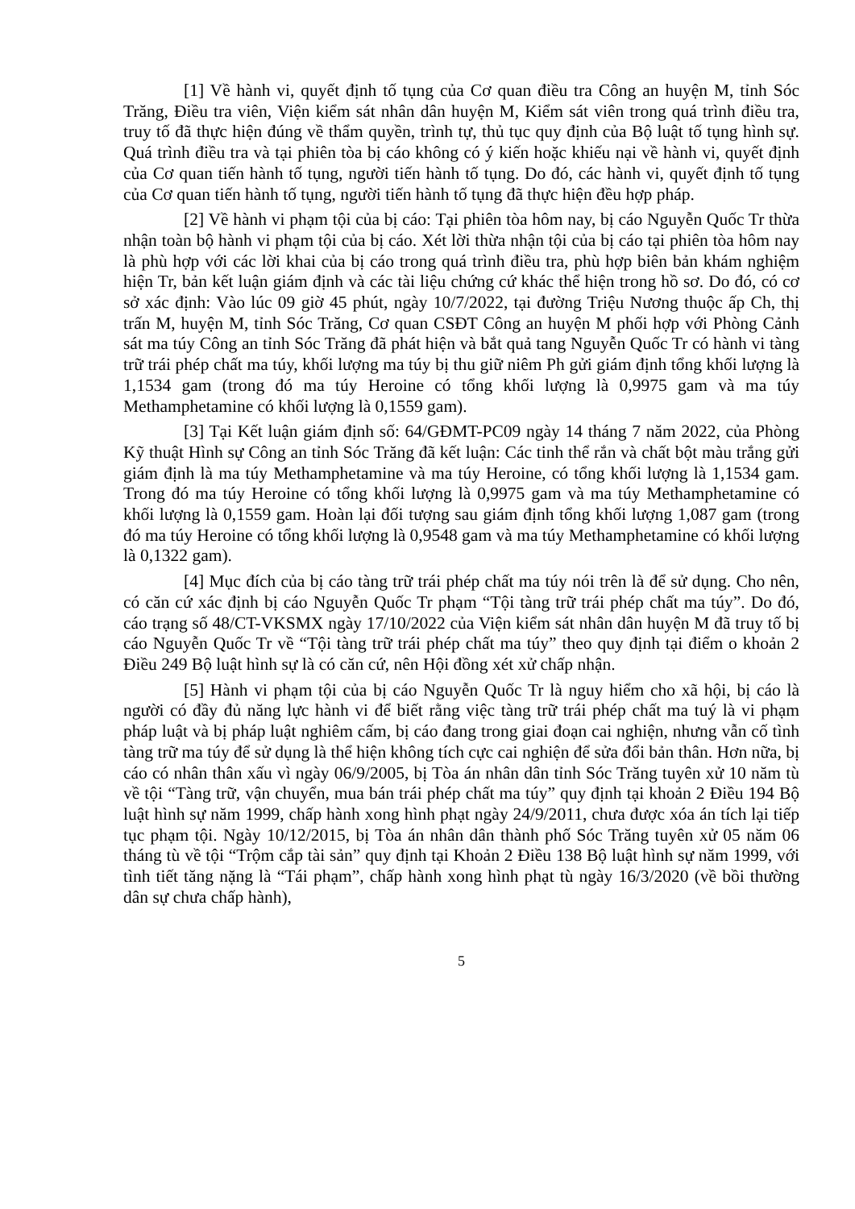[1] Về hành vi, quyết định tố tụng của Cơ quan điều tra Công an huyện M, tỉnh Sóc Trăng, Điều tra viên, Viện kiểm sát nhân dân huyện M, Kiểm sát viên trong quá trình điều tra, truy tố đã thực hiện đúng về thẩm quyền, trình tự, thủ tục quy định của Bộ luật tố tụng hình sự. Quá trình điều tra và tại phiên tòa bị cáo không có ý kiến hoặc khiếu nại về hành vi, quyết định của Cơ quan tiến hành tố tụng, người tiến hành tố tụng. Do đó, các hành vi, quyết định tố tụng của Cơ quan tiến hành tố tụng, người tiến hành tố tụng đã thực hiện đều hợp pháp.
[2] Về hành vi phạm tội của bị cáo: Tại phiên tòa hôm nay, bị cáo Nguyễn Quốc Tr thừa nhận toàn bộ hành vi phạm tội của bị cáo. Xét lời thừa nhận tội của bị cáo tại phiên tòa hôm nay là phù hợp với các lời khai của bị cáo trong quá trình điều tra, phù hợp biên bản khám nghiệm hiện Tr, bản kết luận giám định và các tài liệu chứng cứ khác thể hiện trong hồ sơ. Do đó, có cơ sở xác định: Vào lúc 09 giờ 45 phút, ngày 10/7/2022, tại đường Triệu Nương thuộc ấp Ch, thị trấn M, huyện M, tỉnh Sóc Trăng, Cơ quan CSĐT Công an huyện M phối hợp với Phòng Cảnh sát ma túy Công an tỉnh Sóc Trăng đã phát hiện và bắt quả tang Nguyễn Quốc Tr có hành vi tàng trữ trái phép chất ma túy, khối lượng ma túy bị thu giữ niêm Ph gửi giám định tổng khối lượng là 1,1534 gam (trong đó ma túy Heroine có tổng khối lượng là 0,9975 gam và ma túy Methamphetamine có khối lượng là 0,1559 gam).
[3] Tại Kết luận giám định số: 64/GĐMT-PC09 ngày 14 tháng 7 năm 2022, của Phòng Kỹ thuật Hình sự Công an tỉnh Sóc Trăng đã kết luận: Các tinh thể rắn và chất bột màu trắng gửi giám định là ma túy Methamphetamine và ma túy Heroine, có tổng khối lượng là 1,1534 gam. Trong đó ma túy Heroine có tổng khối lượng là 0,9975 gam và ma túy Methamphetamine có khối lượng là 0,1559 gam. Hoàn lại đối tượng sau giám định tổng khối lượng 1,087 gam (trong đó ma túy Heroine có tổng khối lượng là 0,9548 gam và ma túy Methamphetamine có khối lượng là 0,1322 gam).
[4] Mục đích của bị cáo tàng trữ trái phép chất ma túy nói trên là để sử dụng. Cho nên, có căn cứ xác định bị cáo Nguyễn Quốc Tr phạm “Tội tàng trữ trái phép chất ma túy”. Do đó, cáo trạng số 48/CT-VKSMX ngày 17/10/2022 của Viện kiểm sát nhân dân huyện M đã truy tố bị cáo Nguyễn Quốc Tr về “Tội tàng trữ trái phép chất ma túy” theo quy định tại điểm o khoản 2 Điều 249 Bộ luật hình sự là có căn cứ, nên Hội đồng xét xử chấp nhận.
[5] Hành vi phạm tội của bị cáo Nguyễn Quốc Tr là nguy hiểm cho xã hội, bị cáo là người có đầy đủ năng lực hành vi để biết rằng việc tàng trữ trái phép chất ma tuý là vi phạm pháp luật và bị pháp luật nghiêm cấm, bị cáo đang trong giai đoạn cai nghiện, nhưng vẫn cố tình tàng trữ ma túy để sử dụng là thể hiện không tích cực cai nghiện để sửa đổi bản thân. Hơn nữa, bị cáo có nhân thân xấu vì ngày 06/9/2005, bị Tòa án nhân dân tỉnh Sóc Trăng tuyên xử 10 năm tù về tội “Tàng trữ, vận chuyển, mua bán trái phép chất ma túy” quy định tại khoản 2 Điều 194 Bộ luật hình sự năm 1999, chấp hành xong hình phạt ngày 24/9/2011, chưa được xóa án tích lại tiếp tục phạm tội. Ngày 10/12/2015, bị Tòa án nhân dân thành phố Sóc Trăng tuyên xử 05 năm 06 tháng tù về tội “Trộm cắp tài sản” quy định tại Khoản 2 Điều 138 Bộ luật hình sự năm 1999, với tình tiết tăng nặng là “Tái phạm”, chấp hành xong hình phạt tù ngày 16/3/2020 (về bồi thường dân sự chưa chấp hành),
5